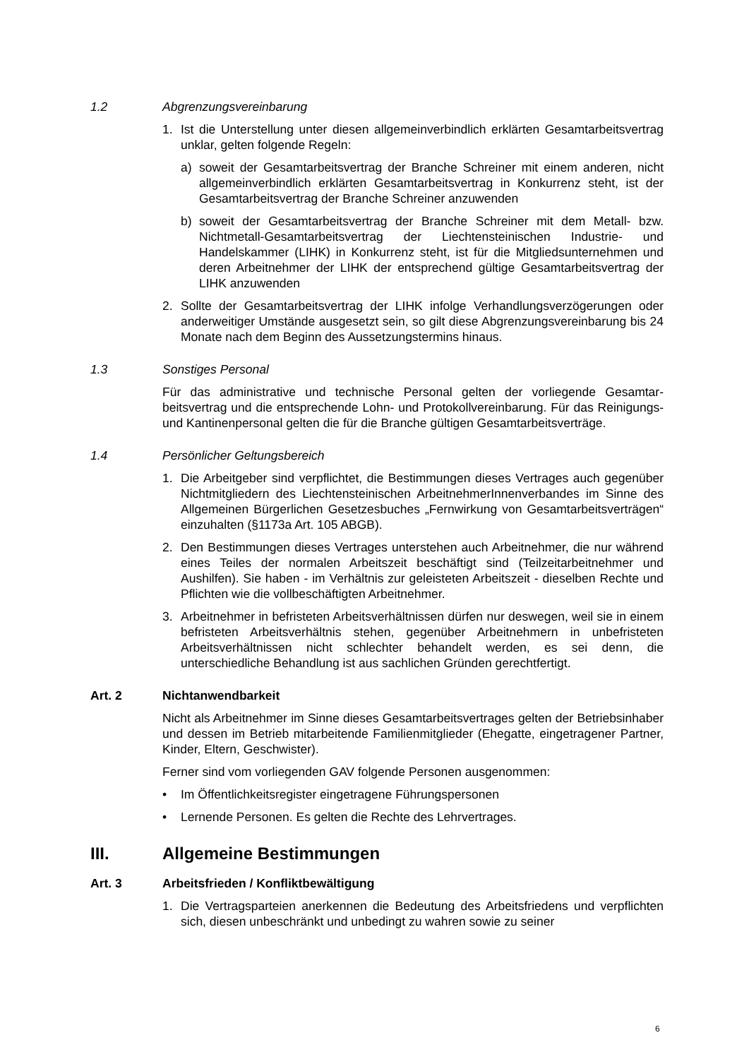1.2 Abgrenzungsvereinbarung
1. Ist die Unterstellung unter diesen allgemeinverbindlich erklärten Gesamtarbeits­vertrag unklar, gelten folgende Regeln:
a) soweit der Gesamtarbeitsvertrag der Branche Schreiner mit einem anderen, nicht allgemeinverbindlich erklärten Gesamtarbeitsvertrag in Konkurrenz steht, ist der Gesamtarbeitsvertrag der Branche Schreiner anzuwenden
b) soweit der Gesamtarbeitsvertrag der Branche Schreiner mit dem Metall- bzw. Nichtmetall-Gesamtarbeitsvertrag der Liechtensteinischen Industrie- und Handelskammer (LIHK) in Konkurrenz steht, ist für die Mitgliedsunterneh­men und deren Arbeitnehmer der LIHK der entsprechend gültige Gesamtar­beitsvertrag der LIHK anzuwenden
2. Sollte der Gesamtarbeitsvertrag der LIHK infolge Verhandlungsverzögerungen oder anderweitiger Umstände ausgesetzt sein, so gilt diese Abgrenzungsver­einbarung bis 24 Monate nach dem Beginn des Aussetzungstermins hinaus.
1.3 Sonstiges Personal
Für das administrative und technische Personal gelten der vorliegende Gesamtar­beitsvertrag und die entsprechende Lohn- und Protokollvereinbarung. Für das Rei­nigungs- und Kantinenpersonal gelten die für die Branche gültigen Gesamtarbeits­verträge.
1.4 Persönlicher Geltungsbereich
1. Die Arbeitgeber sind verpflichtet, die Bestimmungen dieses Vertrages auch ge­genüber Nichtmitgliedern des Liechtensteinischen ArbeitnehmerInnenverban­des im Sinne des Allgemeinen Bürgerlichen Gesetzesbuches „Fernwirkung von Gesamtarbeitsverträgen“ einzuhalten (§1173a Art. 105 ABGB).
2. Den Bestimmungen dieses Vertrages unterstehen auch Arbeitnehmer, die nur während eines Teiles der normalen Arbeitszeit beschäftigt sind (Teilzeitarbeit­nehmer und Aushilfen). Sie haben - im Verhältnis zur geleisteten Arbeitszeit - dieselben Rechte und Pflichten wie die vollbeschäftigten Arbeitnehmer.
3. Arbeitnehmer in befristeten Arbeitsverhältnissen dürfen nur deswegen, weil sie in einem befristeten Arbeitsverhältnis stehen, gegenüber Arbeitnehmern in un­befristeten Arbeitsverhältnissen nicht schlechter behandelt werden, es sei denn, die unterschiedliche Behandlung ist aus sachlichen Gründen gerechtfertigt.
Art. 2 Nichtanwendbarkeit
Nicht als Arbeitnehmer im Sinne dieses Gesamtarbeitsvertrages gelten der Be­triebsinhaber und dessen im Betrieb mitarbeitende Familienmitglieder (Ehegatte, eingetragener Partner, Kinder, Eltern, Geschwister).
Ferner sind vom vorliegenden GAV folgende Personen ausgenommen:
• Im Öffentlichkeitsregister eingetragene Führungspersonen
• Lernende Personen. Es gelten die Rechte des Lehrvertrages.
III. Allgemeine Bestimmungen
Art. 3 Arbeitsfrieden / Konfliktbewältigung
1. Die Vertragsparteien anerkennen die Bedeutung des Arbeitsfriedens und ver­pflichten sich, diesen unbeschränkt und unbedingt zu wahren sowie zu seiner
6